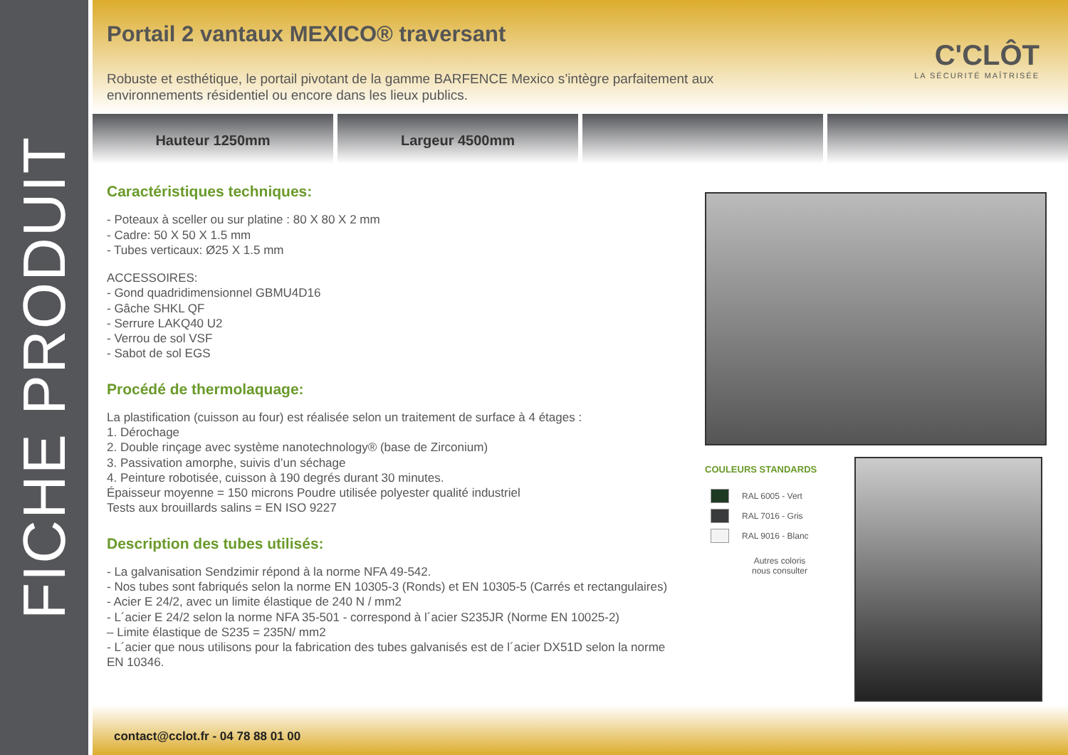FICHE PRODUIT
Portail 2 vantaux MEXICO® traversant
C'CLÔT
LA SÉCURITÉ MAÎTRISÉE
Robuste et esthétique, le portail pivotant de la gamme BARFENCE Mexico s’intègre parfaitement aux environnements résidentiel ou encore dans les lieux publics.
Hauteur 1250mm Largeur 4500mm
Caractéristiques techniques:
- Poteaux à sceller ou sur platine : 80 X 80 X 2 mm
- Cadre: 50 X 50 X 1.5 mm
- Tubes verticaux: Ø25 X 1.5 mm
ACCESSOIRES:
- Gond quadridimensionnel GBMU4D16
- Gâche SHKL QF
- Serrure LAKQ40 U2
- Verrou de sol VSF
- Sabot de sol EGS
Procédé de thermolaquage:
La plastification (cuisson au four) est réalisée selon un traitement de surface à 4 étages :
1. Dérochage
2. Double rinçage avec système nanotechnology® (base de Zirconium)
3. Passivation amorphe, suivis d’un séchage
4. Peinture robotisée, cuisson à 190 degrés durant 30 minutes.
Épaisseur moyenne = 150 microns Poudre utilisée polyester qualité industriel
Tests aux brouillards salins = EN ISO 9227
Description des tubes utilisés:
- La galvanisation Sendzimir répond à la norme NFA 49-542.
- Nos tubes sont fabriqués selon la norme EN 10305-3 (Ronds) et EN 10305-5 (Carrés et rectangulaires)
- Acier E 24/2, avec un limite élastique de 240 N / mm2
- L´acier E 24/2 selon la norme NFA 35-501 - correspond à l´acier S235JR (Norme EN 10025-2)
– Limite élastique de S235 = 235N/ mm2
- L´acier que nous utilisons pour la fabrication des tubes galvanisés est de l´acier DX51D selon la norme EN 10346.
COULEURS STANDARDS
RAL 6005 - Vert
RAL 7016 - Gris
RAL 9016 - Blanc
Autres coloris
nous consulter
contact@cclot.fr - 04 78 88 01 00